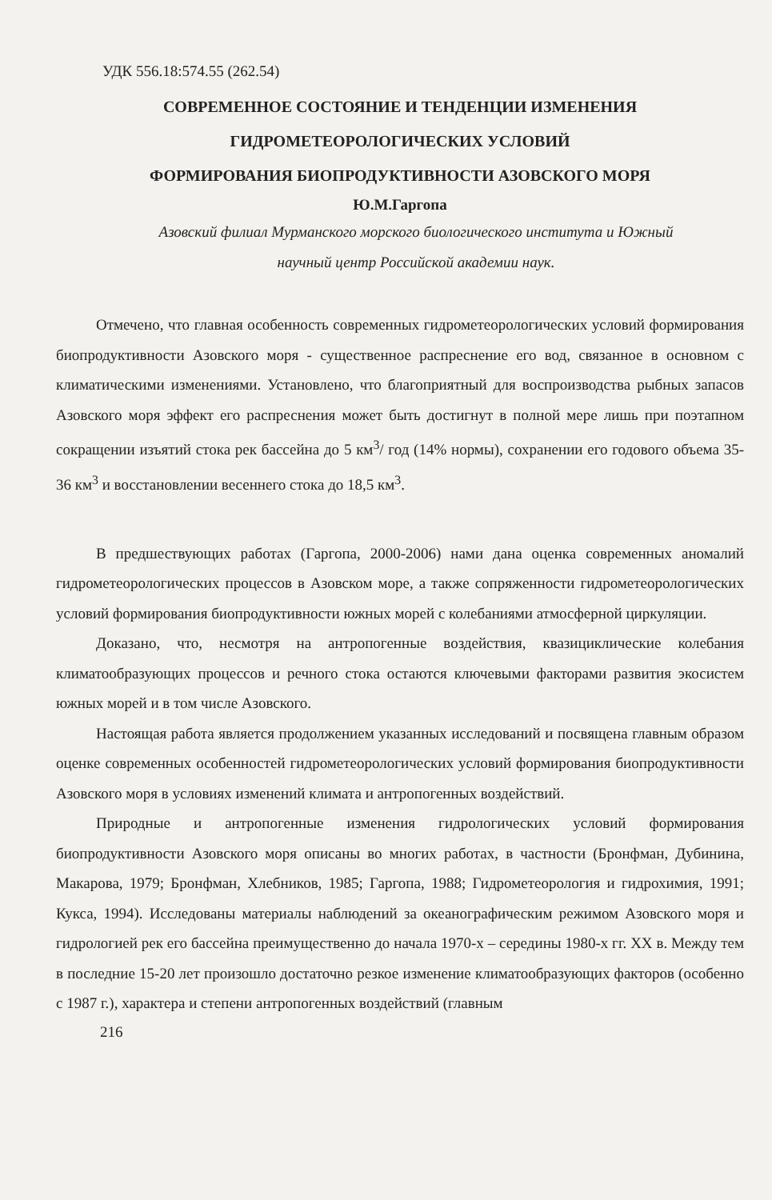УДК 556.18:574.55 (262.54)
СОВРЕМЕННОЕ СОСТОЯНИЕ И ТЕНДЕНЦИИ ИЗМЕНЕНИЯ
ГИДРОМЕТЕОРОЛОГИЧЕСКИХ УСЛОВИЙ
ФОРМИРОВАНИЯ БИОПРОДУКТИВНОСТИ АЗОВСКОГО МОРЯ
Ю.М.Гаргопа
Азовский филиал Мурманского морского биологического института и Южный
научный центр Российской академии наук.
Отмечено, что главная особенность современных гидрометеорологических условий формирования биопродуктивности Азовского моря - существенное распреснение его вод, связанное в основном с климатическими изменениями. Установлено, что благоприятный для воспроизводства рыбных запасов Азовского моря эффект его распреснения может быть достигнут в полной мере лишь при поэтапном сокращении изъятий стока рек бассейна до 5 км<sup>3</sup>/ год (14% нормы), сохранении его годового объема 35-36 км<sup>3</sup> и восстановлении весеннего стока до 18,5 км<sup>3</sup>.
В предшествующих работах (Гаргопа, 2000-2006) нами дана оценка современных аномалий гидрометеорологических процессов в Азовском море, а также сопряженности гидрометеорологических условий формирования биопродуктивности южных морей с колебаниями атмосферной циркуляции.
Доказано, что, несмотря на антропогенные воздействия, квазициклические колебания климатообразующих процессов и речного стока остаются ключевыми факторами развития экосистем южных морей и в том числе Азовского.
Настоящая работа является продолжением указанных исследований и посвящена главным образом оценке современных особенностей гидрометеорологических условий формирования биопродуктивности Азовского моря в условиях изменений климата и антропогенных воздействий.
Природные и антропогенные изменения гидрологических условий формирования биопродуктивности Азовского моря описаны во многих работах, в частности (Бронфман, Дубинина, Макарова, 1979; Бронфман, Хлебников, 1985; Гаргопа, 1988; Гидрометеорология и гидрохимия, 1991; Кукса, 1994). Исследованы материалы наблюдений за океанографическим режимом Азовского моря и гидрологией рек его бассейна преимущественно до начала 1970-х – середины 1980-х гг. XX в. Между тем в последние 15-20 лет произошло достаточно резкое изменение климатообразующих факторов (особенно с 1987 г.), характера и степени антропогенных воздействий (главным
216